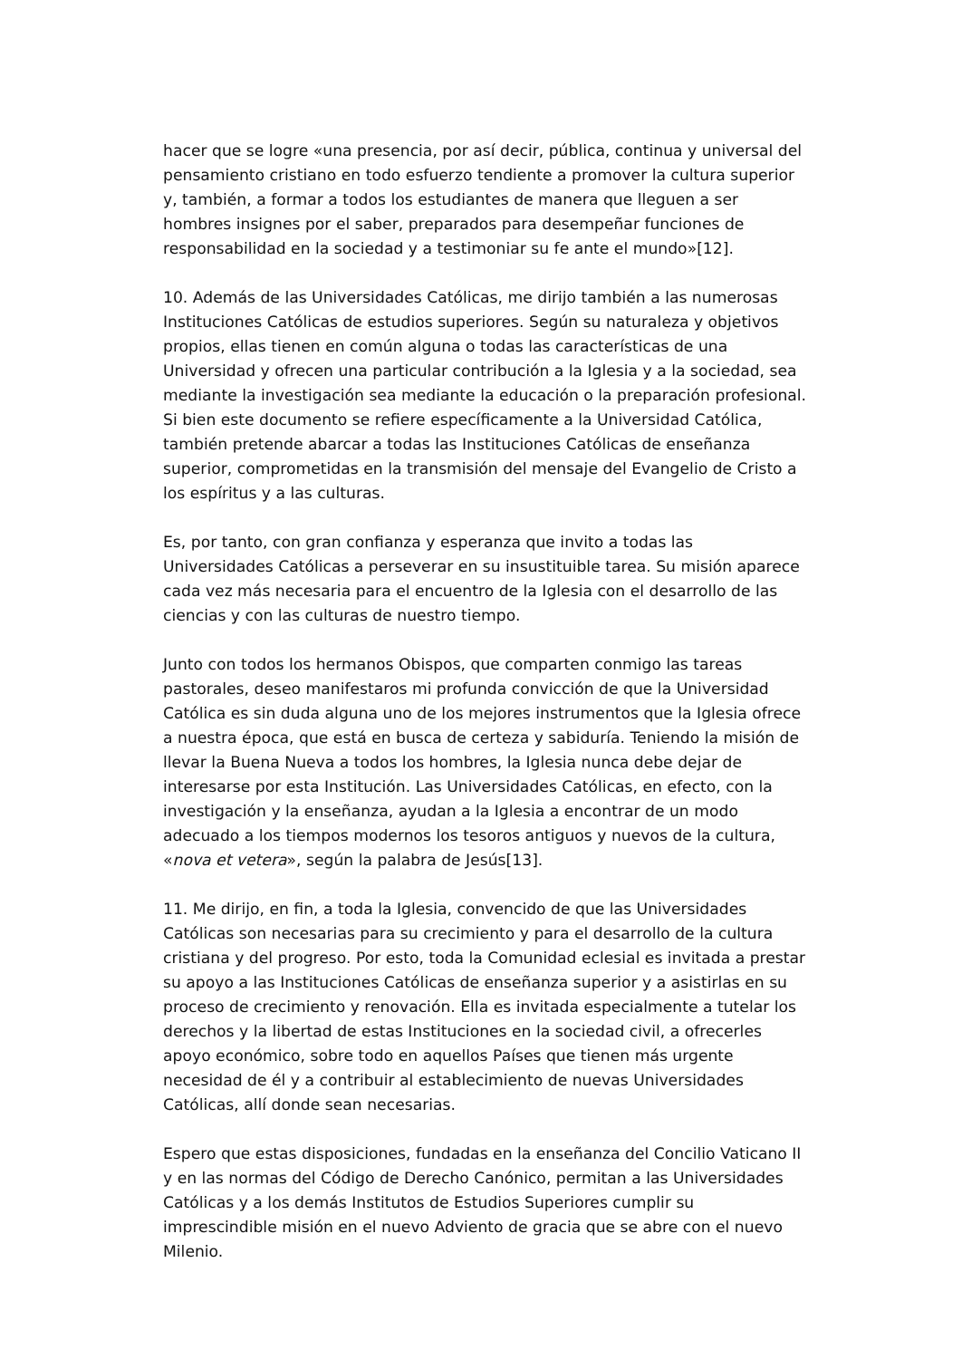hacer que se logre «una presencia, por así decir, pública, continua y universal del pensamiento cristiano en todo esfuerzo tendiente a promover la cultura superior y, también, a formar a todos los estudiantes de manera que lleguen a ser hombres insignes por el saber, preparados para desempeñar funciones de responsabilidad en la sociedad y a testimoniar su fe ante el mundo»[12].
10. Además de las Universidades Católicas, me dirijo también a las numerosas Instituciones Católicas de estudios superiores. Según su naturaleza y objetivos propios, ellas tienen en común alguna o todas las características de una Universidad y ofrecen una particular contribución a la Iglesia y a la sociedad, sea mediante la investigación sea mediante la educación o la preparación profesional. Si bien este documento se refiere específicamente a la Universidad Católica, también pretende abarcar a todas las Instituciones Católicas de enseñanza superior, comprometidas en la transmisión del mensaje del Evangelio de Cristo a los espíritus y a las culturas.
Es, por tanto, con gran confianza y esperanza que invito a todas las Universidades Católicas a perseverar en su insustituible tarea. Su misión aparece cada vez más necesaria para el encuentro de la Iglesia con el desarrollo de las ciencias y con las culturas de nuestro tiempo.
Junto con todos los hermanos Obispos, que comparten conmigo las tareas pastorales, deseo manifestaros mi profunda convicción de que la Universidad Católica es sin duda alguna uno de los mejores instrumentos que la Iglesia ofrece a nuestra época, que está en busca de certeza y sabiduría. Teniendo la misión de llevar la Buena Nueva a todos los hombres, la Iglesia nunca debe dejar de interesarse por esta Institución. Las Universidades Católicas, en efecto, con la investigación y la enseñanza, ayudan a la Iglesia a encontrar de un modo adecuado a los tiempos modernos los tesoros antiguos y nuevos de la cultura, «nova et vetera», según la palabra de Jesús[13].
11. Me dirijo, en fin, a toda la Iglesia, convencido de que las Universidades Católicas son necesarias para su crecimiento y para el desarrollo de la cultura cristiana y del progreso. Por esto, toda la Comunidad eclesial es invitada a prestar su apoyo a las Instituciones Católicas de enseñanza superior y a asistirlas en su proceso de crecimiento y renovación. Ella es invitada especialmente a tutelar los derechos y la libertad de estas Instituciones en la sociedad civil, a ofrecerles apoyo económico, sobre todo en aquellos Países que tienen más urgente necesidad de él y a contribuir al establecimiento de nuevas Universidades Católicas, allí donde sean necesarias.
Espero que estas disposiciones, fundadas en la enseñanza del Concilio Vaticano II y en las normas del Código de Derecho Canónico, permitan a las Universidades Católicas y a los demás Institutos de Estudios Superiores cumplir su imprescindible misión en el nuevo Adviento de gracia que se abre con el nuevo Milenio.